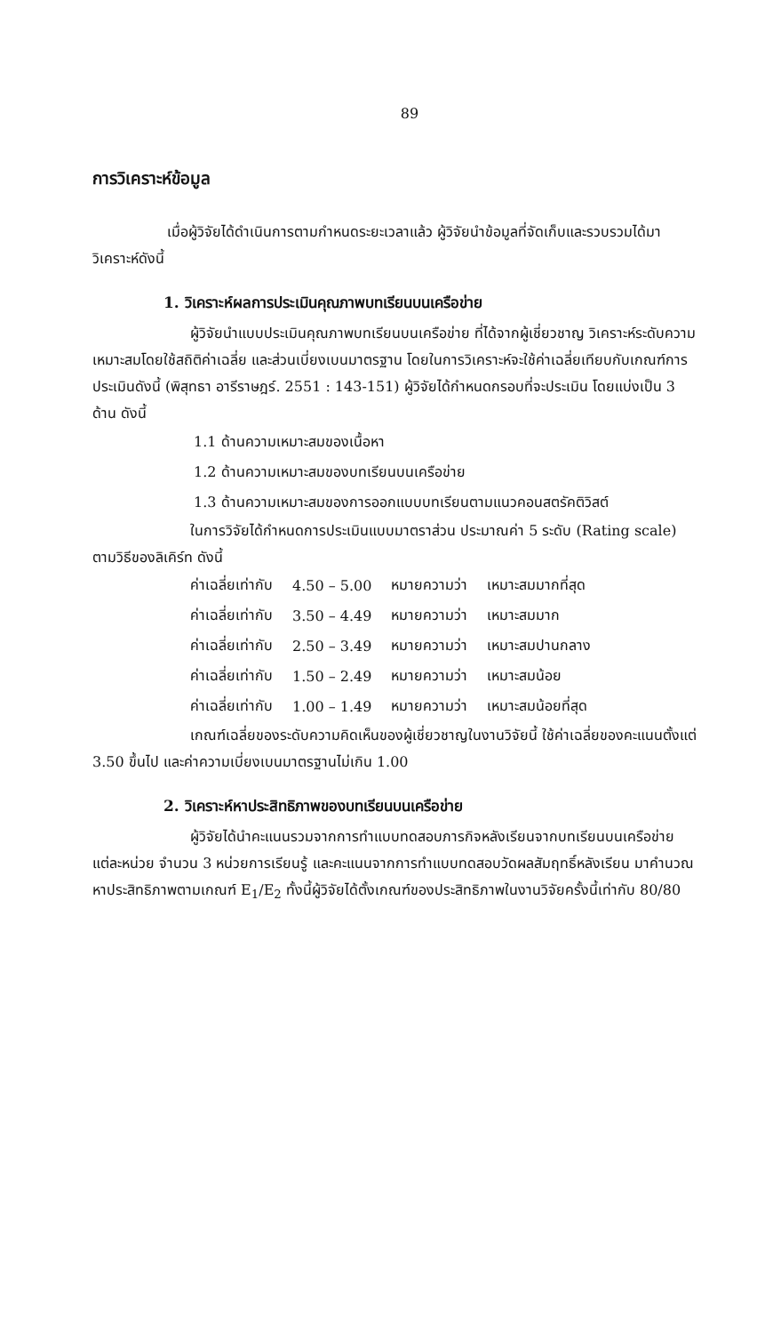89
การวิเคราะห์ข้อมูล
เมื่อผู้วิจัยได้ดำเนินการตามกำหนดระยะเวลาแล้ว ผู้วิจัยนำข้อมูลที่จัดเก็บและรวบรวมได้มาวิเคราะห์ดังนี้
1. วิเคราะห์ผลการประเมินคุณภาพบทเรียนบนเครือข่าย
ผู้วิจัยนำแบบประเมินคุณภาพบทเรียนบนเครือข่าย ที่ได้จากผู้เชี่ยวชาญ วิเคราะห์ระดับความเหมาะสมโดยใช้สถิติค่าเฉลี่ย และส่วนเบี่ยงเบนมาตรฐาน โดยในการวิเคราะห์จะใช้ค่าเฉลี่ยเทียบกับเกณฑ์การประเมินดังนี้ (พิสุทธา อารีราษฎร์. 2551 : 143-151) ผู้วิจัยได้กำหนดกรอบที่จะประเมิน โดยแบ่งเป็น 3 ด้าน ดังนี้
1.1 ด้านความเหมาะสมของเนื้อหา
1.2 ด้านความเหมาะสมของบทเรียนบนเครือข่าย
1.3 ด้านความเหมาะสมของการออกแบบบทเรียนตามแนวคอนสตรัคติวิสต์
ในการวิจัยได้กำหนดการประเมินแบบมาตราส่วน ประมาณค่า 5 ระดับ (Rating scale) ตามวิธีของลิเคิร์ท ดังนี้
| ค่าเฉลี่ยเท่ากับ | 4.50 – 5.00 | หมายความว่า | เหมาะสมมากที่สุด |
| ค่าเฉลี่ยเท่ากับ | 3.50 – 4.49 | หมายความว่า | เหมาะสมมาก |
| ค่าเฉลี่ยเท่ากับ | 2.50 – 3.49 | หมายความว่า | เหมาะสมปานกลาง |
| ค่าเฉลี่ยเท่ากับ | 1.50 – 2.49 | หมายความว่า | เหมาะสมน้อย |
| ค่าเฉลี่ยเท่ากับ | 1.00 – 1.49 | หมายความว่า | เหมาะสมน้อยที่สุด |
เกณฑ์เฉลี่ยของระดับความคิดเห็นของผู้เชี่ยวชาญในงานวิจัยนี้ ใช้ค่าเฉลี่ยของคะแนนตั้งแต่ 3.50 ขึ้นไป และค่าความเบี่ยงเบนมาตรฐานไม่เกิน 1.00
2. วิเคราะห์หาประสิทธิภาพของบทเรียนบนเครือข่าย
ผู้วิจัยได้นำคะแนนรวมจากการทำแบบทดสอบภารกิจหลังเรียนจากบทเรียนบนเครือข่ายแต่ละหน่วย จำนวน 3 หน่วยการเรียนรู้ และคะแนนจากการทำแบบทดสอบวัดผลสัมฤทธิ์หลังเรียน มาคำนวณหาประสิทธิภาพตามเกณฑ์ E<sub>1</sub>/E<sub>2</sub> ทั้งนี้ผู้วิจัยได้ตั้งเกณฑ์ของประสิทธิภาพในงานวิจัยครั้งนี้เท่ากับ 80/80